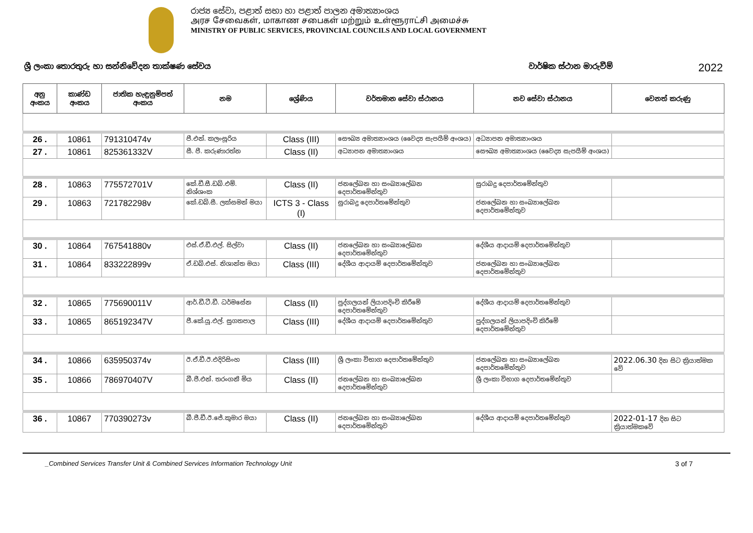රාජ්‍ය සේවා, පළාත් සභා හා පළාත් පාලන අමාත්‍යාංශය
அரச சேவைகள், மாகாண சபைகள் மற்றும் உள்ளூராட்சி அமைச்சு
MINISTRY OF PUBLIC SERVICES, PROVINCIAL COUNCILS AND LOCAL GOVERNMENT
ශ්‍රී ලංකා තොරතුරු හා සන්නිවේදන තාක්ෂණ සේවය වාර්ෂික ස්ථාන මාරුවීම් 2022
| අනු අංකය | කාණ්ඩ අංකය | ජාතික හැඳුනුම්පත් අංකය | නම | ශ්‍රේණිය | වර්තමාන සේවා ස්ථානය | නව සේවා ස්ථානය | වෙනත් කරුණු |
| --- | --- | --- | --- | --- | --- | --- | --- |
| 26 . | 10861 | 791310474v | පී.එන්. කලංසූරිය | Class (III) | සෞඛ්‍ය අමාත්‍යාංශය (වෛද්‍ය සැපයීම් අංශය) | අධ්‍යාපන අමාත්‍යාංශය | |
| 27 . | 10861 | 825361332V | සී. පී. කරුණාරත්න | Class (II) | අධ්‍යාපන අමාත්‍යාංශය | සෞඛ්‍ය අමාත්‍යාංශය (වෛද්‍ය සැපයීම් අංශය) | |
| 28 . | 10863 | 775572701V | කේ.ඩී.සී.ඩබ්.එම්. නිශ්ශංක | Class (II) | ජනලේඛන හා සංඛ්‍යාලේඛන දෙපාර්තමේන්තුව | සුරාබදු දෙපාර්තමේන්තුව | |
| 29 . | 10863 | 721782298v | කේ.ඩබ්.සී. ලක්සමන් මයා | ICTS 3 - Class (I) | සුරාබදු දෙපාර්තමේන්තුව | ජනලේඛන හා සංඛ්‍යාලේඛන දෙපාර්තමේන්තුව | |
| 30 . | 10864 | 767541880v | එස්.ඒ.ඩී.එල්. සිල්වා | Class (II) | ජනලේඛන හා සංඛ්‍යාලේඛන දෙපාර්තමේන්තුව | දේශීය ආදායම් දෙපාර්තමේන්තුව | |
| 31 . | 10864 | 833222899v | ඒ.ඩබ්.එස්. නිශාන්ත මයා | Class (III) | දේශීය ආදායම් දෙපාර්තමේන්තුව | ජනලේඛන හා සංඛ්‍යාලේඛන දෙපාර්තමේන්තුව | |
| 32 . | 10865 | 775690011V | ආර්.ඩී.ටී.ඩී. ධර්මසේන | Class (II) | පුද්ගලයන් ලියාපදිංචි කිරීමේ දෙපාර්තමේන්තුව | දේශීය ආදායම් දෙපාර්තමේන්තුව | |
| 33 . | 10865 | 865192347V | ජී.කේ.යූ.එල්. සුගතපාල | Class (III) | දේශීය ආදායම් දෙපාර්තමේන්තුව | පුද්ගලයන් ලියාපදිංචි කිරීමේ දෙපාර්තමේන්තුව | |
| 34 . | 10866 | 635950374v | ඊ.ඒ.ඩී.ඊ.එදිරිසිංහ | Class (III) | ශ්‍රී ලංකා විභාග දෙපාර්තමේන්තුව | ජනලේඛන හා සංඛ්‍යාලේඛන දෙපාර්තමේන්තුව | 2022.06.30 දින සිට ක්‍රියාත්මක වේ |
| 35 . | 10866 | 786970407V | බී.ජී.එන්. තරංගනී මිය | Class (II) | ජනලේඛන හා සංඛ්‍යාලේඛන දෙපාර්තමේන්තුව | ශ්‍රී ලංකා විභාග දෙපාර්තමේන්තුව | |
| 36 . | 10867 | 770390273v | බී.ජී.ඩී.ඊ.ජේ.කුමාර මයා | Class (II) | ජනලේඛන හා සංඛ්‍යාලේඛන දෙපාර්තමේන්තුව | දේශීය ආදායම් දෙපාර්තමේන්තුව | 2022-01-17 දින සිට ක්‍රියාත්මකවේ |
_Combined Services Transfer Unit & Combined Services Information Technology Unit 3 of 7